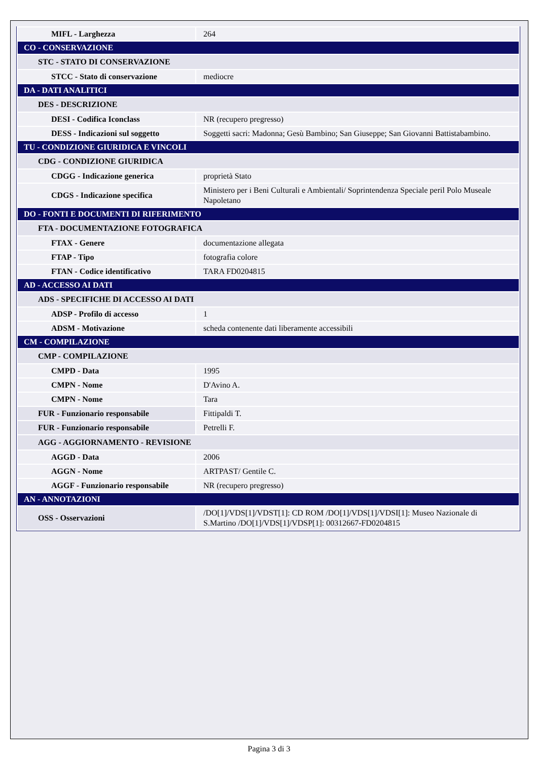| MIFL - Larghezza | 264 |
| CO - CONSERVAZIONE | |
| STC - STATO DI CONSERVAZIONE | |
| STCC - Stato di conservazione | mediocre |
| DA - DATI ANALITICI | |
| DES - DESCRIZIONE | |
| DESI - Codifica Iconclass | NR (recupero pregresso) |
| DESS - Indicazioni sul soggetto | Soggetti sacri: Madonna; Gesù Bambino; San Giuseppe; San Giovanni Battistabambino. |
| TU - CONDIZIONE GIURIDICA E VINCOLI | |
| CDG - CONDIZIONE GIURIDICA | |
| CDGG - Indicazione generica | proprietà Stato |
| CDGS - Indicazione specifica | Ministero per i Beni Culturali e Ambientali/ Soprintendenza Speciale peril Polo Museale Napoletano |
| DO - FONTI E DOCUMENTI DI RIFERIMENTO | |
| FTA - DOCUMENTAZIONE FOTOGRAFICA | |
| FTAX - Genere | documentazione allegata |
| FTAP - Tipo | fotografia colore |
| FTAN - Codice identificativo | TARA FD0204815 |
| AD - ACCESSO AI DATI | |
| ADS - SPECIFICHE DI ACCESSO AI DATI | |
| ADSP - Profilo di accesso | 1 |
| ADSM - Motivazione | scheda contenente dati liberamente accessibili |
| CM - COMPILAZIONE | |
| CMP - COMPILAZIONE | |
| CMPD - Data | 1995 |
| CMPN - Nome | D'Avino A. |
| CMPN - Nome | Tara |
| FUR - Funzionario responsabile | Fittipaldi T. |
| FUR - Funzionario responsabile | Petrelli F. |
| AGG - AGGIORNAMENTO - REVISIONE | |
| AGGD - Data | 2006 |
| AGGN - Nome | ARTPAST/ Gentile C. |
| AGGF - Funzionario responsabile | NR (recupero pregresso) |
| AN - ANNOTAZIONI | |
| OSS - Osservazioni | /DO[1]/VDS[1]/VDST[1]: CD ROM /DO[1]/VDS[1]/VDSI[1]: Museo Nazionale di S.Martino /DO[1]/VDS[1]/VDSP[1]: 00312667-FD0204815 |
Pagina 3 di 3